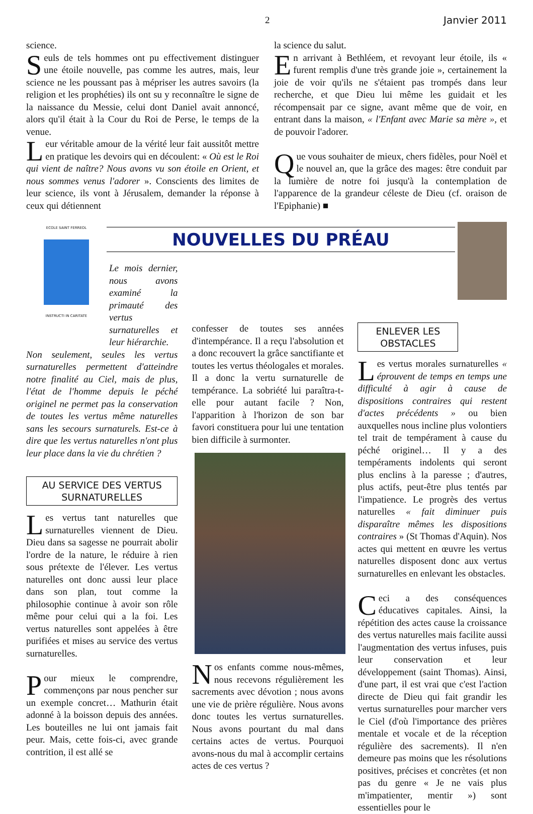2 Janvier 2011
science.
Seuls de tels hommes ont pu effectivement distinguer une étoile nouvelle, pas comme les autres, mais, leur science ne les poussant pas à mépriser les autres savoirs (la religion et les prophéties) ils ont su y reconnaître le signe de la naissance du Messie, celui dont Daniel avait annoncé, alors qu'il était à la Cour du Roi de Perse, le temps de la venue.
Leur véritable amour de la vérité leur fait aussitôt mettre en pratique les devoirs qui en découlent: « Où est le Roi qui vient de naître? Nous avons vu son étoile en Orient, et nous sommes venus l'adorer ». Conscients des limites de leur science, ils vont à Jérusalem, demander la réponse à ceux qui détiennent
la science du salut.
En arrivant à Bethléem, et revoyant leur étoile, ils « furent remplis d'une très grande joie », certainement la joie de voir qu'ils ne s'étaient pas trompés dans leur recherche, et que Dieu lui même les guidait et les récompensait par ce signe, avant même que de voir, en entrant dans la maison, « l'Enfant avec Marie sa mère », et de pouvoir l'adorer.
Que vous souhaiter de mieux, chers fidèles, pour Noël et le nouvel an, que la grâce des mages: être conduit par la lumière de notre foi jusqu'à la contemplation de l'apparence de la grandeur céleste de Dieu (cf. oraison de l'Epiphanie) ■
ECOLE SAINT FERREOL
INSTRUCTI IN CARITATE
NOUVELLES DU PRÉAU
Le mois dernier, nous avons examiné la primauté des vertus surnaturelles et leur hiérarchie.
Non seulement, seules les vertus surnaturelles permettent d'atteindre notre finalité au Ciel, mais de plus, l'état de l'homme depuis le péché originel ne permet pas la conservation de toutes les vertus même naturelles sans les secours surnaturels. Est-ce à dire que les vertus naturelles n'ont plus leur place dans la vie du chrétien ?
AU SERVICE DES VERTUS SURNATURELLES
Les vertus tant naturelles que surnaturelles viennent de Dieu. Dieu dans sa sagesse ne pourrait abolir l'ordre de la nature, le réduire à rien sous prétexte de l'élever. Les vertus naturelles ont donc aussi leur place dans son plan, tout comme la philosophie continue à avoir son rôle même pour celui qui a la foi. Les vertus naturelles sont appelées à être purifiées et mises au service des vertus surnaturelles.
Pour mieux le comprendre, commençons par nous pencher sur un exemple concret… Mathurin était adonné à la boisson depuis des années. Les bouteilles ne lui ont jamais fait peur. Mais, cette fois-ci, avec grande contrition, il est allé se
confesser de toutes ses années d'intempérance. Il a reçu l'absolution et a donc recouvert la grâce sanctifiante et toutes les vertus théologales et morales. Il a donc la vertu surnaturelle de tempérance. La sobriété lui paraîtra-t-elle pour autant facile ? Non, l'apparition à l'horizon de son bar favori constituera pour lui une tentation bien difficile à surmonter.
Nos enfants comme nous-mêmes, nous recevons régulièrement les sacrements avec dévotion ; nous avons une vie de prière régulière. Nous avons donc toutes les vertus surnaturelles. Nous avons pourtant du mal dans certains actes de vertus. Pourquoi avons-nous du mal à accomplir certains actes de ces vertus ?
ENLEVER LES OBSTACLES
Les vertus morales surnaturelles « éprouvent de temps en temps une difficulté à agir à cause de dispositions contraires qui restent d'actes précédents » ou bien auxquelles nous incline plus volontiers tel trait de tempérament à cause du péché originel… Il y a des tempéraments indolents qui seront plus enclins à la paresse ; d'autres, plus actifs, peut-être plus tentés par l'impatience. Le progrès des vertus naturelles « fait diminuer puis disparaître mêmes les dispositions contraires » (St Thomas d'Aquin). Nos actes qui mettent en œuvre les vertus naturelles disposent donc aux vertus surnaturelles en enlevant les obstacles.
Ceci a des conséquences éducatives capitales. Ainsi, la répétition des actes cause la croissance des vertus naturelles mais facilite aussi l'augmentation des vertus infuses, puis leur conservation et leur développement (saint Thomas). Ainsi, d'une part, il est vrai que c'est l'action directe de Dieu qui fait grandir les vertus surnaturelles pour marcher vers le Ciel (d'où l'importance des prières mentale et vocale et de la réception régulière des sacrements). Il n'en demeure pas moins que les résolutions positives, précises et concrètes (et non pas du genre « Je ne vais plus m'impatienter, mentir ») sont essentielles pour le